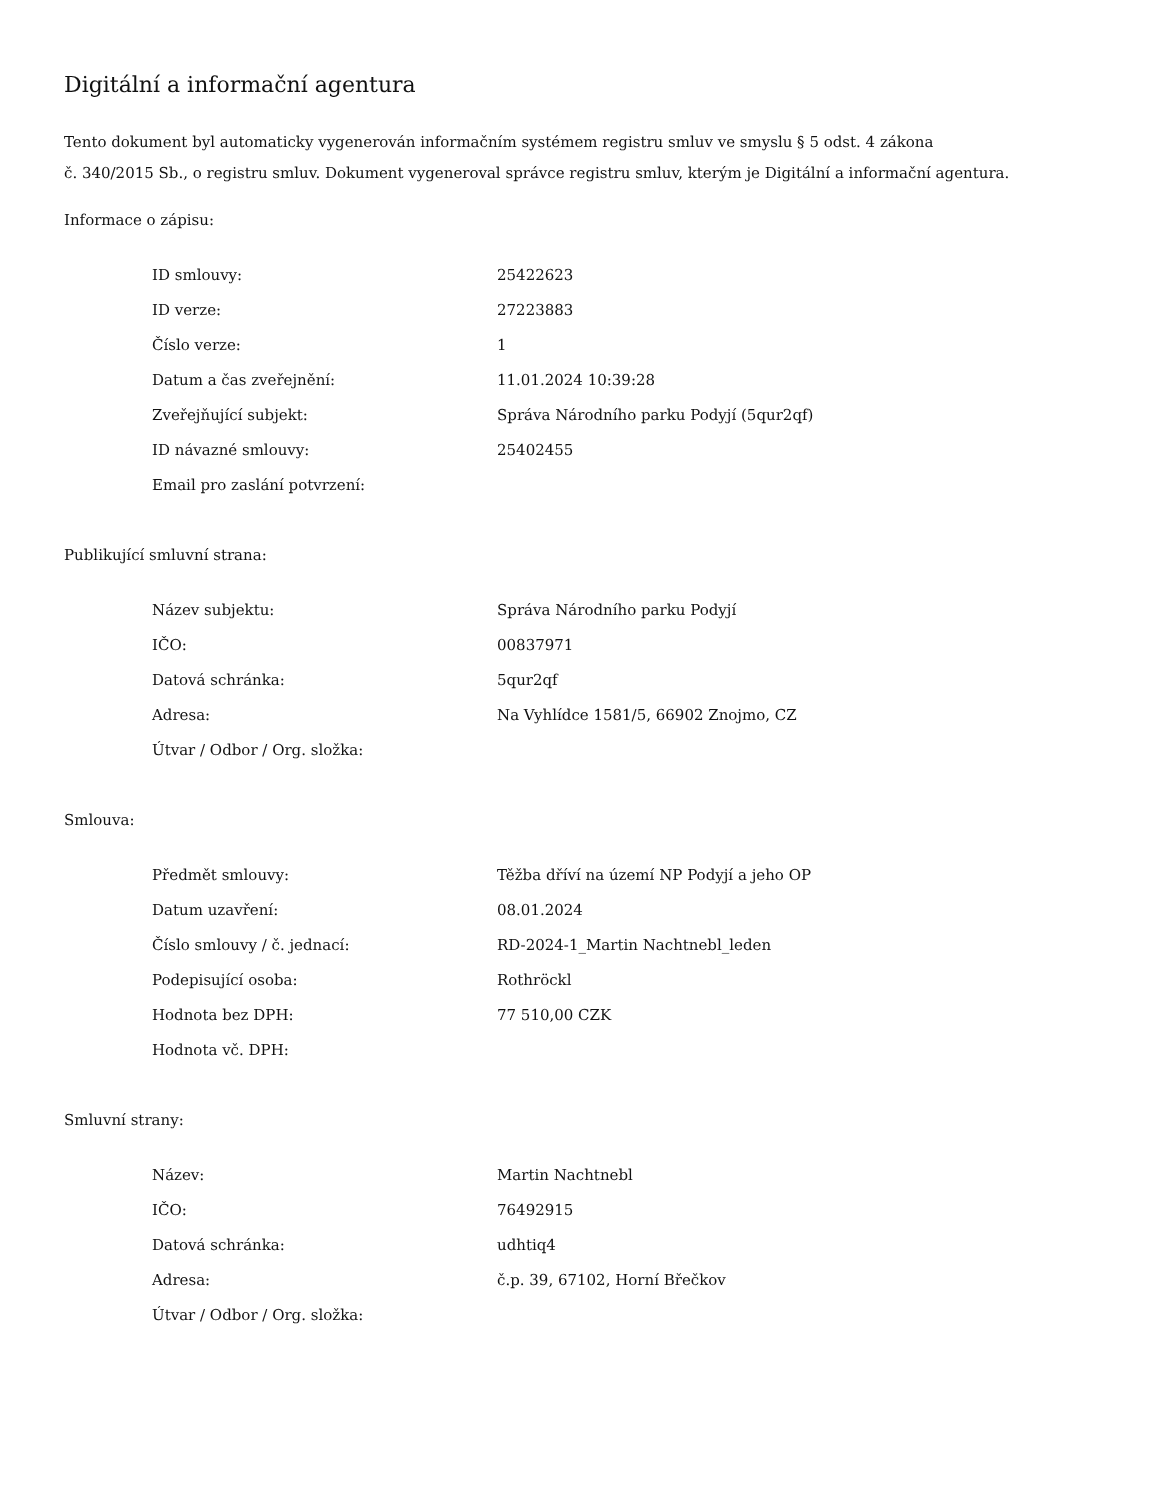Digitální a informační agentura
Tento dokument byl automaticky vygenerován informačním systémem registru smluv ve smyslu § 5 odst. 4 zákona
č. 340/2015 Sb., o registru smluv. Dokument vygeneroval správce registru smluv, kterým je Digitální a informační agentura.
Informace o zápisu:
| ID smlouvy: | 25422623 |
| ID verze: | 27223883 |
| Číslo verze: | 1 |
| Datum a čas zveřejnění: | 11.01.2024 10:39:28 |
| Zveřejňující subjekt: | Správa Národního parku Podyjí (5qur2qf) |
| ID návazné smlouvy: | 25402455 |
| Email pro zaslání potvrzení: | |
Publikující smluvní strana:
| Název subjektu: | Správa Národního parku Podyjí |
| IČO: | 00837971 |
| Datová schránka: | 5qur2qf |
| Adresa: | Na Vyhlídce 1581/5, 66902 Znojmo, CZ |
| Útvar / Odbor / Org. složka: | |
Smlouva:
| Předmět smlouvy: | Těžba dříví na území NP Podyjí a jeho OP |
| Datum uzavření: | 08.01.2024 |
| Číslo smlouvy / č. jednací: | RD-2024-1_Martin Nachtnebl_leden |
| Podepisující osoba: | Rothröckl |
| Hodnota bez DPH: | 77 510,00 CZK |
| Hodnota vč. DPH: | |
Smluvní strany:
| Název: | Martin Nachtnebl |
| IČO: | 76492915 |
| Datová schránka: | udhtiq4 |
| Adresa: | č.p. 39, 67102, Horní Břečkov |
| Útvar / Odbor / Org. složka: | |